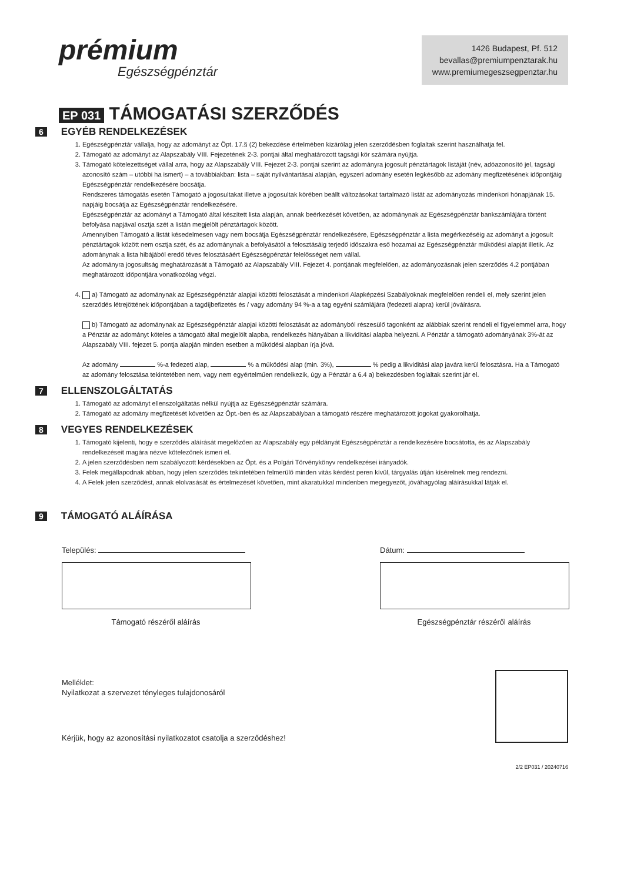prémium
Egészségpénztár
1426 Budapest, Pf. 512
bevallas@premiumpenztarak.hu
www.premiumegeszsegpenztar.hu
EP 031 TÁMOGATÁSI SZERZŐDÉS
6 EGYÉB RENDELKEZÉSEK
1. Egészségpénztár vállalja, hogy az adományt az Öpt. 17.§ (2) bekezdése értelmében kizárólag jelen szerződésben foglaltak szerint használhatja fel.
2. Támogató az adományt az Alapszabály VIII. Fejezetének 2-3. pontjai által meghatározott tagsági kör számára nyújtja.
3. Támogató kötelezettséget vállal arra, hogy az Alapszabály VIII. Fejezet 2-3. pontjai szerint az adományra jogosult pénztártagok listáját (név, adóazonosító jel, tagsági azonosító szám – utóbbi ha ismert) – a továbbiakban: lista – saját nyilvántartásai alapján, egyszeri adomány esetén legkésőbb az adomány megfizetésének időpontjáig Egészségpénztár rendelkezésére bocsátja.
Rendszeres támogatás esetén Támogató a jogosultakat illetve a jogosultak körében beállt változásokat tartalmazó listát az adományozás mindenkori hónapjának 15. napjáig bocsátja az Egészségpénztár rendelkezésére.
Egészségpénztár az adományt a Támogató által készített lista alapján, annak beérkezését követően, az adománynak az Egészségpénztár bankszámlájára történt befolyása napjával osztja szét a listán megjelölt pénztártagok között.
Amennyiben Támogató a listát késedelmesen vagy nem bocsátja Egészségpénztár rendelkezésére, Egészségpénztár a lista megérkezéséig az adományt a jogosult pénztártagok között nem osztja szét, és az adománynak a befolyásától a felosztásáig terjedő időszakra eső hozamai az Egészségpénztár működési alapját illetik. Az adománynak a lista hibájából eredő téves felosztásáért Egészségpénztár felelősséget nem vállal.
Az adományra jogosultság meghatározását a Támogató az Alapszabály VIII. Fejezet 4. pontjának megfelelően, az adományozásnak jelen szerződés 4.2 pontjában meghatározott időpontjára vonatkozólag végzi.
4. a) Támogató az adománynak az Egészségpénztár alapjai közötti felosztását a mindenkori Alapképzési Szabályoknak megfelelően rendeli el, mely szerint jelen szerződés létrejöttének időpontjában a tagdíjbefizetés és / vagy adomány 94 %-a a tag egyéni számlájára (fedezeti alapra) kerül jóváírásra.
b) Támogató az adománynak az Egészségpénztár alapjai közötti felosztását az adományból részesülő tagonként az alábbiak szerint rendeli el figyelemmel arra, hogy a Pénztár az adományt köteles a támogató által megjelölt alapba, rendelkezés hiányában a likviditási alapba helyezni. A Pénztár a támogató adományának 3%-át az Alapszabály VIII. fejezet 5. pontja alapján minden esetben a működési alapban írja jóvá.
Az adomány %-a fedezeti alap, % a működési alap (min. 3%), % pedig a likviditási alap javára kerül felosztásra. Ha a Támogató az adomány felosztása tekintetében nem, vagy nem egyértelműen rendelkezik, úgy a Pénztár a 6.4 a) bekezdésben foglaltak szerint jár el.
7 ELLENSZOLGÁLTATÁS
1. Támogató az adományt ellenszolgáltatás nélkül nyújtja az Egészségpénztár számára.
2. Támogató az adomány megfizetését követően az Öpt.-ben és az Alapszabályban a támogató részére meghatározott jogokat gyakorolhatja.
8 VEGYES RENDELKEZÉSEK
1. Támogató kijelenti, hogy e szerződés aláírását megelőzően az Alapszabály egy példányát Egészségpénztár a rendelkezésére bocsátotta, és az Alapszabály rendelkezéseit magára nézve kötelezőnek ismeri el.
2. A jelen szerződésben nem szabályozott kérdésekben az Öpt. és a Polgári Törvénykönyv rendelkezései irányadók.
3. Felek megállapodnak abban, hogy jelen szerződés tekintetében felmerülő minden vitás kérdést peren kívül, tárgyalás útján kísérelnek meg rendezni.
4. A Felek jelen szerződést, annak elolvasását és értelmezését követően, mint akaratukkal mindenben megegyezőt, jóváhagyólag aláírásukkal látják el.
9 TÁMOGATÓ ALÁÍRÁSA
Település:
Támogató részéről aláírás
Dátum:
Egészségpénztár részéről aláírás
Melléklet:
Nyilatkozat a szervezet tényleges tulajdonosáról
Kérjük, hogy az azonosítási nyilatkozatot csatolja a szerződéshez!
2/2 EP031 / 20240716